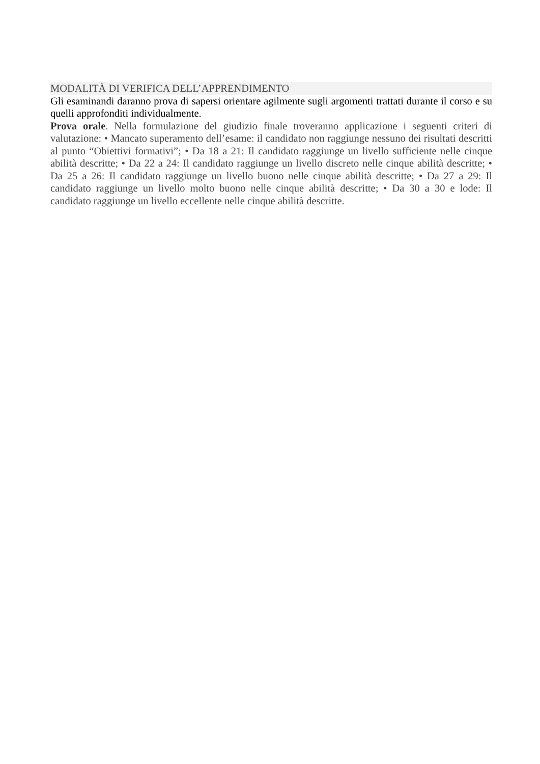MODALITÀ DI VERIFICA DELL’APPRENDIMENTO
Gli esaminandi daranno prova di sapersi orientare agilmente sugli argomenti trattati durante il corso e su quelli approfonditi individualmente.
Prova orale. Nella formulazione del giudizio finale troveranno applicazione i seguenti criteri di valutazione: • Mancato superamento dell’esame: il candidato non raggiunge nessuno dei risultati descritti al punto “Obiettivi formativi”; • Da 18 a 21: Il candidato raggiunge un livello sufficiente nelle cinque abilità descritte; • Da 22 a 24: Il candidato raggiunge un livello discreto nelle cinque abilità descritte; • Da 25 a 26: Il candidato raggiunge un livello buono nelle cinque abilità descritte; • Da 27 a 29: Il candidato raggiunge un livello molto buono nelle cinque abilità descritte; • Da 30 a 30 e lode: Il candidato raggiunge un livello eccellente nelle cinque abilità descritte.